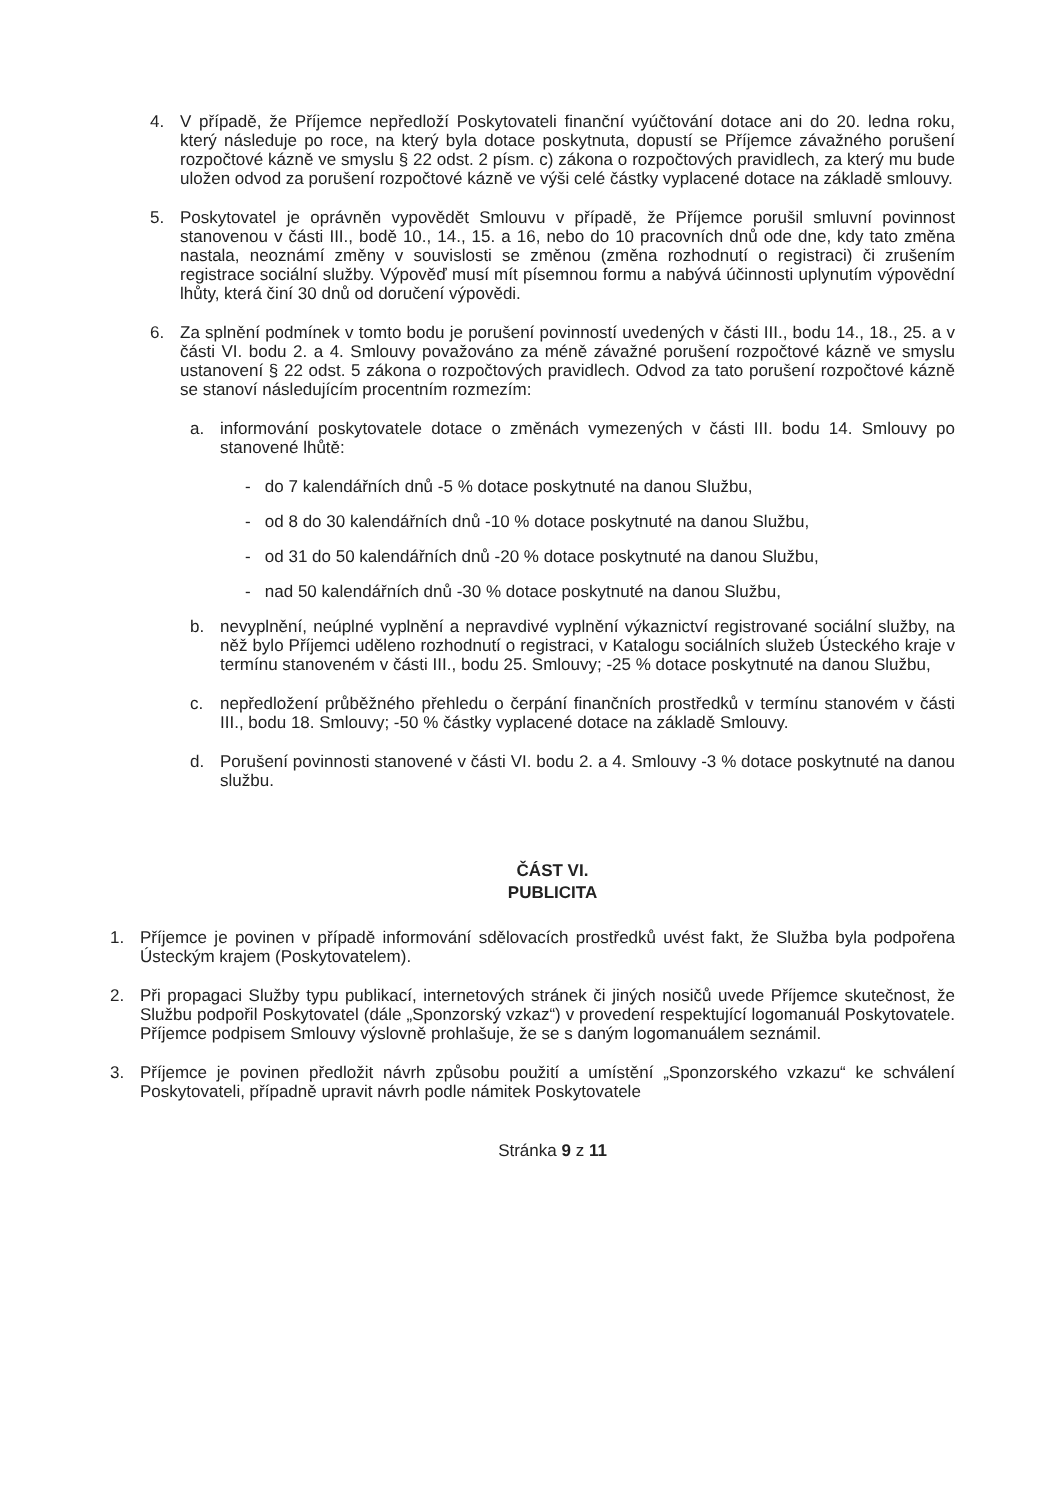4. V případě, že Příjemce nepředloží Poskytovateli finanční vyúčtování dotace ani do 20. ledna roku, který následuje po roce, na který byla dotace poskytnuta, dopustí se Příjemce závažného porušení rozpočtové kázně ve smyslu § 22 odst. 2 písm. c) zákona o rozpočtových pravidlech, za který mu bude uložen odvod za porušení rozpočtové kázně ve výši celé částky vyplacené dotace na základě smlouvy.
5. Poskytovatel je oprávněn vypovědět Smlouvu v případě, že Příjemce porušil smluvní povinnost stanovenou v části III., bodě 10., 14., 15. a 16, nebo do 10 pracovních dnů ode dne, kdy tato změna nastala, neoznámí změny v souvislosti se změnou (změna rozhodnutí o registraci) či zrušením registrace sociální služby. Výpověď musí mít písemnou formu a nabývá účinnosti uplynutím výpovědní lhůty, která činí 30 dnů od doručení výpovědi.
6. Za splnění podmínek v tomto bodu je porušení povinností uvedených v části III., bodu 14., 18., 25. a v části VI. bodu 2. a 4. Smlouvy považováno za méně závažné porušení rozpočtové kázně ve smyslu ustanovení § 22 odst. 5 zákona o rozpočtových pravidlech. Odvod za tato porušení rozpočtové kázně se stanoví následujícím procentním rozmezím:
a. informování poskytovatele dotace o změnách vymezených v části III. bodu 14. Smlouvy po stanovené lhůtě:
- do 7 kalendářních dnů -5 % dotace poskytnuté na danou Službu,
- od 8 do 30 kalendářních dnů -10 % dotace poskytnuté na danou Službu,
- od 31 do 50 kalendářních dnů -20 % dotace poskytnuté na danou Službu,
- nad 50 kalendářních dnů -30 % dotace poskytnuté na danou Službu,
b. nevyplnění, neúplné vyplnění a nepravdivé vyplnění výkaznictví registrované sociální služby, na něž bylo Příjemci uděleno rozhodnutí o registraci, v Katalogu sociálních služeb Ústeckého kraje v termínu stanoveném v části III., bodu 25. Smlouvy; -25 % dotace poskytnuté na danou Službu,
c. nepředložení průběžného přehledu o čerpání finančních prostředků v termínu stanovém v části III., bodu 18. Smlouvy; -50 % částky vyplacené dotace na základě Smlouvy.
d. Porušení povinnosti stanovené v části VI. bodu 2. a 4. Smlouvy -3 % dotace poskytnuté na danou službu.
ČÁST VI.
PUBLICITA
1. Příjemce je povinen v případě informování sdělovacích prostředků uvést fakt, že Služba byla podpořena Ústeckým krajem (Poskytovatelem).
2. Při propagaci Služby typu publikací, internetových stránek či jiných nosičů uvede Příjemce skutečnost, že Službu podpořil Poskytovatel (dále „Sponzorský vzkaz“) v provedení respektující logomanuál Poskytovatele. Příjemce podpisem Smlouvy výslovně prohlašuje, že se s daným logomanuálem seznámil.
3. Příjemce je povinen předložit návrh způsobu použití a umístění „Sponzorského vzkazu“ ke schválení Poskytovateli, případně upravit návrh podle námitek Poskytovatele
Stránka 9 z 11